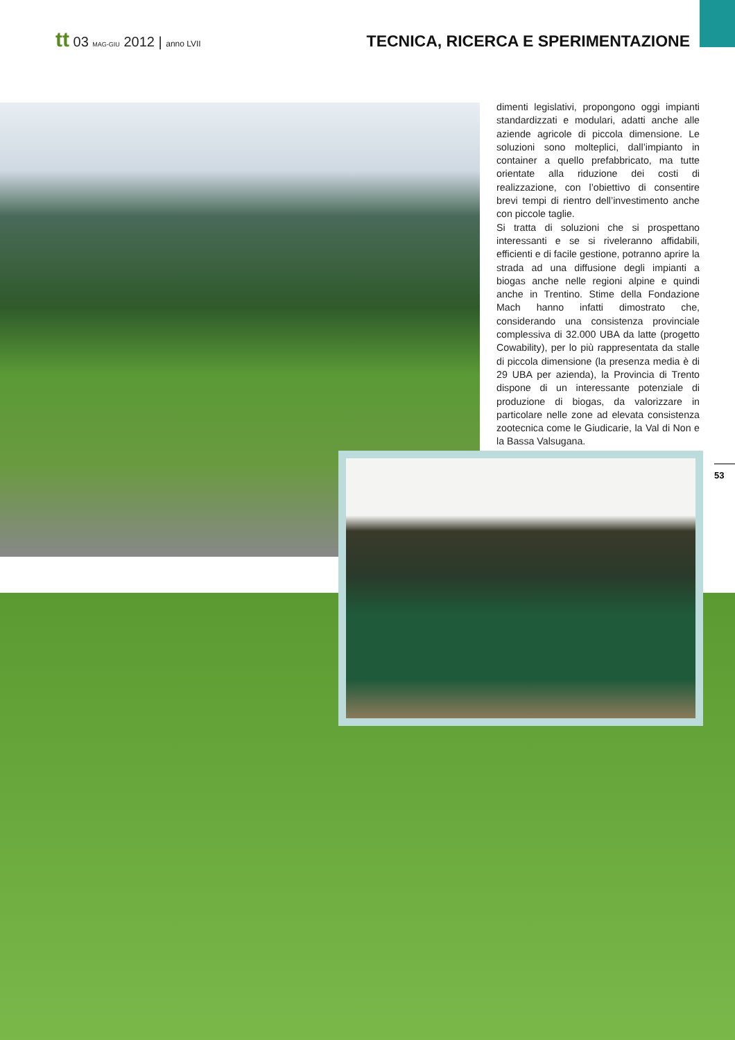tt 03 MAG-GIU 2012 | anno LVII
TECNICA, RICERCA E SPERIMENTAZIONE
dimenti legislativi, propongono oggi impianti standardizzati e modulari, adatti anche alle aziende agricole di piccola dimensione. Le soluzioni sono molteplici, dall’impianto in container a quello prefabbricato, ma tutte orientate alla riduzione dei costi di realizzazione, con l’obiettivo di consentire brevi tempi di rientro dell’investimento anche con piccole taglie.
Si tratta di soluzioni che si prospettano interessanti e se si riveleranno affidabili, efficienti e di facile gestione, potranno aprire la strada ad una diffusione degli impianti a biogas anche nelle regioni alpine e quindi anche in Trentino. Stime della Fondazione Mach hanno infatti dimostrato che, considerando una consistenza provinciale complessiva di 32.000 UBA da latte (progetto Cowability), per lo più rappresentata da stalle di piccola dimensione (la presenza media è di 29 UBA per azienda), la Provincia di Trento dispone di un interessante potenziale di produzione di biogas, da valorizzare in particolare nelle zone ad elevata consistenza zootecnica come le Giudicarie, la Val di Non e la Bassa Valsugana.
53